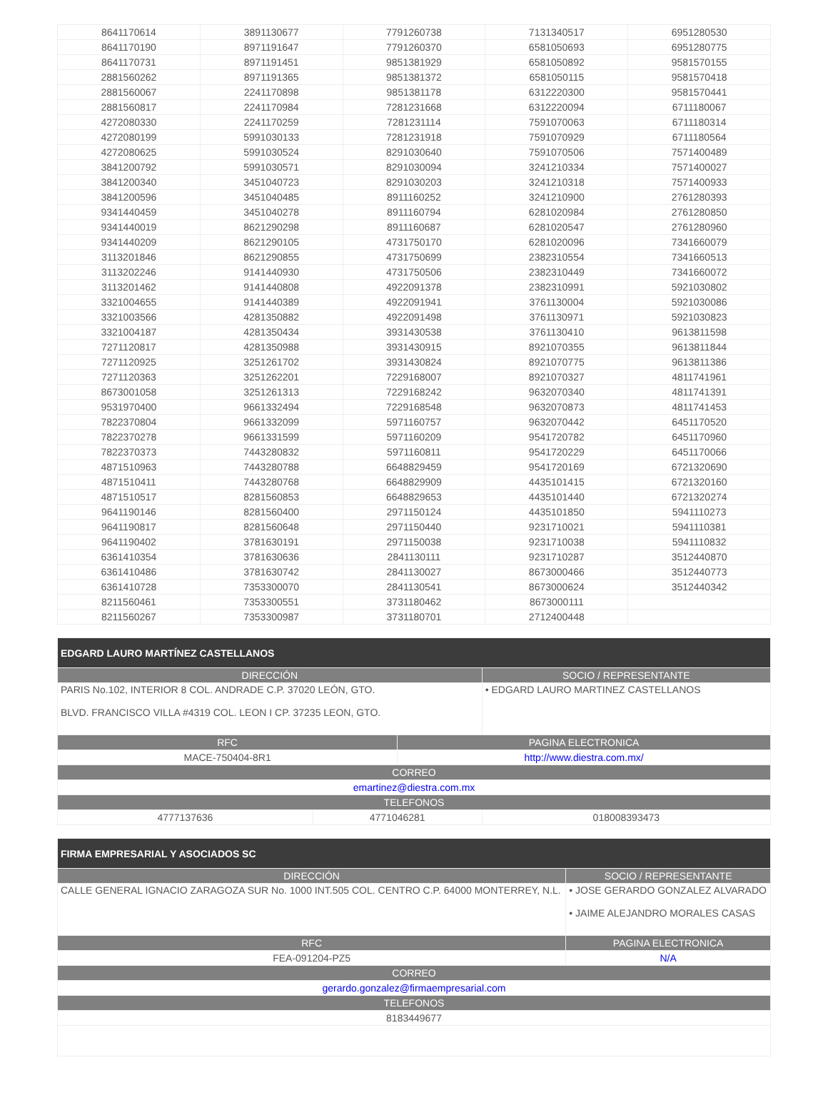| 8641170614 | 3891130677 | 7791260738 | 7131340517 | 6951280530 |
| 8641170190 | 8971191647 | 7791260370 | 6581050693 | 6951280775 |
| 8641170731 | 8971191451 | 9851381929 | 6581050892 | 9581570155 |
| 2881560262 | 8971191365 | 9851381372 | 6581050115 | 9581570418 |
| 2881560067 | 2241170898 | 9851381178 | 6312220300 | 9581570441 |
| 2881560817 | 2241170984 | 7281231668 | 6312220094 | 6711180067 |
| 4272080330 | 2241170259 | 7281231114 | 7591070063 | 6711180314 |
| 4272080199 | 5991030133 | 7281231918 | 7591070929 | 6711180564 |
| 4272080625 | 5991030524 | 8291030640 | 7591070506 | 7571400489 |
| 3841200792 | 5991030571 | 8291030094 | 3241210334 | 7571400027 |
| 3841200340 | 3451040723 | 8291030203 | 3241210318 | 7571400933 |
| 3841200596 | 3451040485 | 8911160252 | 3241210900 | 2761280393 |
| 9341440459 | 3451040278 | 8911160794 | 6281020984 | 2761280850 |
| 9341440019 | 8621290298 | 8911160687 | 6281020547 | 2761280960 |
| 9341440209 | 8621290105 | 4731750170 | 6281020096 | 7341660079 |
| 3113201846 | 8621290855 | 4731750699 | 2382310554 | 7341660513 |
| 3113202246 | 9141440930 | 4731750506 | 2382310449 | 7341660072 |
| 3113201462 | 9141440808 | 4922091378 | 2382310991 | 5921030802 |
| 3321004655 | 9141440389 | 4922091941 | 3761130004 | 5921030086 |
| 3321003566 | 4281350882 | 4922091498 | 3761130971 | 5921030823 |
| 3321004187 | 4281350434 | 3931430538 | 3761130410 | 9613811598 |
| 7271120817 | 4281350988 | 3931430915 | 8921070355 | 9613811844 |
| 7271120925 | 3251261702 | 3931430824 | 8921070775 | 9613811386 |
| 7271120363 | 3251262201 | 7229168007 | 8921070327 | 4811741961 |
| 8673001058 | 3251261313 | 7229168242 | 9632070340 | 4811741391 |
| 9531970400 | 9661332494 | 7229168548 | 9632070873 | 4811741453 |
| 7822370804 | 9661332099 | 5971160757 | 9632070442 | 6451170520 |
| 7822370278 | 9661331599 | 5971160209 | 9541720782 | 6451170960 |
| 7822370373 | 7443280832 | 5971160811 | 9541720229 | 6451170066 |
| 4871510963 | 7443280788 | 6648829459 | 9541720169 | 6721320690 |
| 4871510411 | 7443280768 | 6648829909 | 4435101415 | 6721320160 |
| 4871510517 | 8281560853 | 6648829653 | 4435101440 | 6721320274 |
| 9641190146 | 8281560400 | 2971150124 | 4435101850 | 5941110273 |
| 9641190817 | 8281560648 | 2971150440 | 9231710021 | 5941110381 |
| 9641190402 | 3781630191 | 2971150038 | 9231710038 | 5941110832 |
| 6361410354 | 3781630636 | 2841130111 | 9231710287 | 3512440870 |
| 6361410486 | 3781630742 | 2841130027 | 8673000466 | 3512440773 |
| 6361410728 | 7353300070 | 2841130541 | 8673000624 | 3512440342 |
| 8211560461 | 7353300551 | 3731180462 | 8673000111 | |
| 8211560267 | 7353300987 | 3731180701 | 2712400448 | |
| EDGARD LAURO MARTÍNEZ CASTELLANOS | | | |
| --- | --- | --- | --- |
| DIRECCIÓN | | | SOCIO / REPRESENTANTE |
| PARIS No.102, INTERIOR 8 COL. ANDRADE C.P. 37020 LEÓN, GTO. BLVD. FRANCISCO VILLA #4319 COL. LEON I CP. 37235 LEON, GTO. | | | • EDGARD LAURO MARTINEZ CASTELLANOS |
| RFC | | PAGINA ELECTRONICA | |
| MACE-750404-8R1 | | http://www.diestra.com.mx/ | |
| CORREO | | | |
| emartinez@diestra.com.mx | | | |
| TELEFONOS | | | |
| 4777137636 | 4771046281 | | 018008393473 |
| FIRMA EMPRESARIAL Y ASOCIADOS SC | | |
| --- | --- | --- |
| DIRECCIÓN | | SOCIO / REPRESENTANTE |
| CALLE GENERAL IGNACIO ZARAGOZA SUR No. 1000 INT.505 COL. CENTRO C.P. 64000 MONTERREY, N.L. | | • JOSE GERARDO GONZALEZ ALVARADO • JAIME ALEJANDRO MORALES CASAS |
| RFC | PAGINA ELECTRONICA | |
| FEA-091204-PZ5 | N/A | |
| CORREO | | |
| gerardo.gonzalez@firmaempresarial.com | | |
| TELEFONOS | | |
| 8183449677 | | |